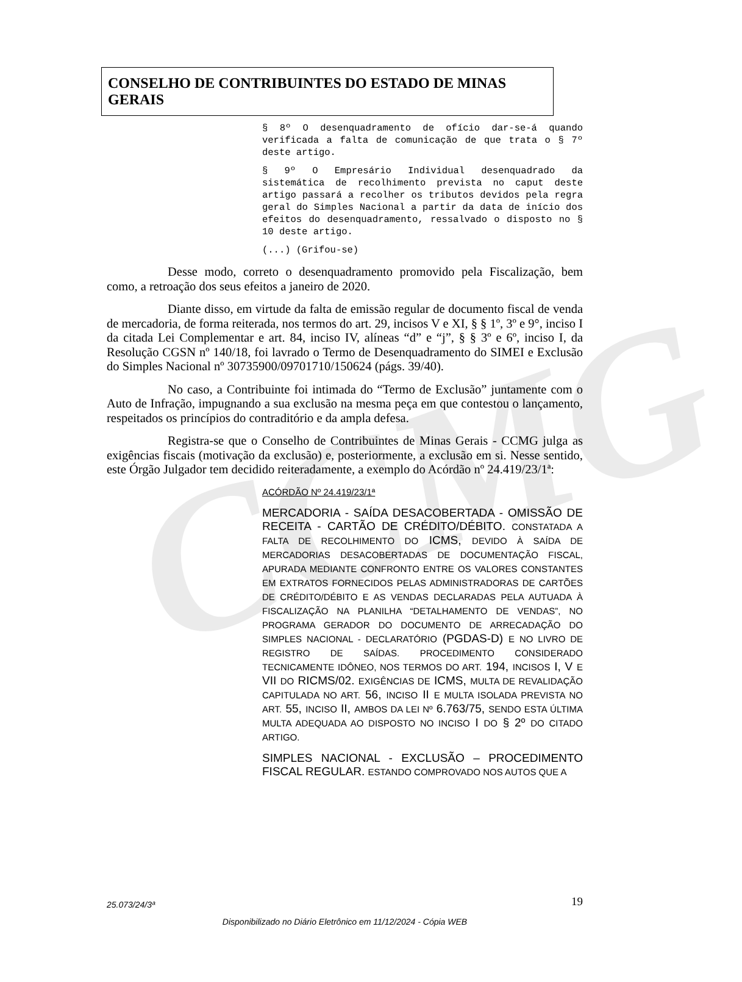CCMG
CONSELHO DE CONTRIBUINTES DO ESTADO DE MINAS GERAIS
§ 8º O desenquadramento de ofício dar-se-á quando verificada a falta de comunicação de que trata o § 7º deste artigo.
§ 9º O Empresário Individual desenquadrado da sistemática de recolhimento prevista no caput deste artigo passará a recolher os tributos devidos pela regra geral do Simples Nacional a partir da data de início dos efeitos do desenquadramento, ressalvado o disposto no § 10 deste artigo.
(...) (Grifou-se)
Desse modo, correto o desenquadramento promovido pela Fiscalização, bem como, a retroação dos seus efeitos a janeiro de 2020.
Diante disso, em virtude da falta de emissão regular de documento fiscal de venda de mercadoria, de forma reiterada, nos termos do art. 29, incisos V e XI, § § 1º, 3º e 9°, inciso I da citada Lei Complementar e art. 84, inciso IV, alíneas “d” e “j”, § § 3º e 6º, inciso I, da Resolução CGSN nº 140/18, foi lavrado o Termo de Desenquadramento do SIMEI e Exclusão do Simples Nacional nº 30735900/09701710/150624 (págs. 39/40).
No caso, a Contribuinte foi intimada do “Termo de Exclusão” juntamente com o Auto de Infração, impugnando a sua exclusão na mesma peça em que contestou o lançamento, respeitados os princípios do contraditório e da ampla defesa.
Registra-se que o Conselho de Contribuintes de Minas Gerais - CCMG julga as exigências fiscais (motivação da exclusão) e, posteriormente, a exclusão em si. Nesse sentido, este Órgão Julgador tem decidido reiteradamente, a exemplo do Acórdão nº 24.419/23/1ª:
ACÓRDÃO Nº 24.419/23/1ª
MERCADORIA - SAÍDA DESACOBERTADA - OMISSÃO DE RECEITA - CARTÃO DE CRÉDITO/DÉBITO. CONSTATADA A FALTA DE RECOLHIMENTO DO ICMS, DEVIDO À SAÍDA DE MERCADORIAS DESACOBERTADAS DE DOCUMENTAÇÃO FISCAL, APURADA MEDIANTE CONFRONTO ENTRE OS VALORES CONSTANTES EM EXTRATOS FORNECIDOS PELAS ADMINISTRADORAS DE CARTÕES DE CRÉDITO/DÉBITO E AS VENDAS DECLARADAS PELA AUTUADA À FISCALIZAÇÃO NA PLANILHA “DETALHAMENTO DE VENDAS”, NO PROGRAMA GERADOR DO DOCUMENTO DE ARRECADAÇÃO DO SIMPLES NACIONAL - DECLARATÓRIO (PGDAS-D) E NO LIVRO DE REGISTRO DE SAÍDAS. PROCEDIMENTO CONSIDERADO TECNICAMENTE IDÔNEO, NOS TERMOS DO ART. 194, INCISOS I, V E VII DO RICMS/02. EXIGÊNCIAS DE ICMS, MULTA DE REVALIDAÇÃO CAPITULADA NO ART. 56, INCISO II E MULTA ISOLADA PREVISTA NO ART. 55, INCISO II, AMBOS DA LEI Nº 6.763/75, SENDO ESTA ÚLTIMA MULTA ADEQUADA AO DISPOSTO NO INCISO I DO § 2º DO CITADO ARTIGO.
SIMPLES NACIONAL - EXCLUSÃO – PROCEDIMENTO FISCAL REGULAR. ESTANDO COMPROVADO NOS AUTOS QUE A
25.073/24/3ª 19
Disponibilizado no Diário Eletrônico em 11/12/2024 - Cópia WEB